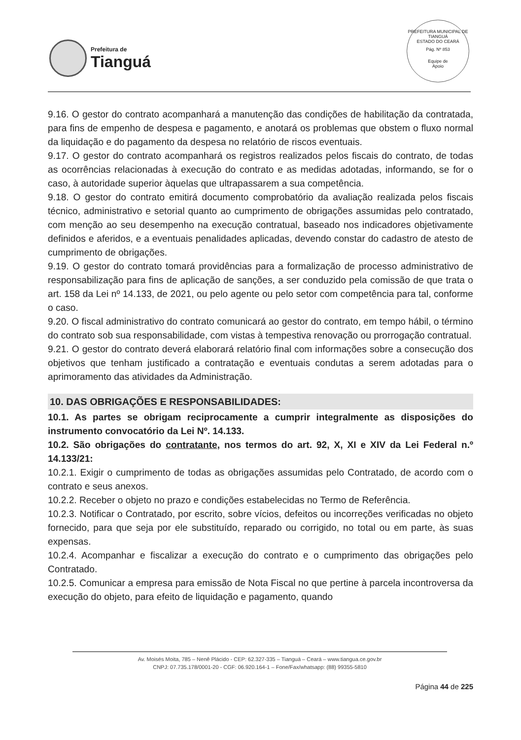Prefeitura de
Tianguá
PREFEITURA MUNICIPAL DE TIANGUÁ
ESTADO DO CEARÁ
Pág. Nº 853
Equipe de
Apoio
9.16. O gestor do contrato acompanhará a manutenção das condições de habilitação da contratada, para fins de empenho de despesa e pagamento, e anotará os problemas que obstem o fluxo normal da liquidação e do pagamento da despesa no relatório de riscos eventuais.
9.17. O gestor do contrato acompanhará os registros realizados pelos fiscais do contrato, de todas as ocorrências relacionadas à execução do contrato e as medidas adotadas, informando, se for o caso, à autoridade superior àquelas que ultrapassarem a sua competência.
9.18. O gestor do contrato emitirá documento comprobatório da avaliação realizada pelos fiscais técnico, administrativo e setorial quanto ao cumprimento de obrigações assumidas pelo contratado, com menção ao seu desempenho na execução contratual, baseado nos indicadores objetivamente definidos e aferidos, e a eventuais penalidades aplicadas, devendo constar do cadastro de atesto de cumprimento de obrigações.
9.19. O gestor do contrato tomará providências para a formalização de processo administrativo de responsabilização para fins de aplicação de sanções, a ser conduzido pela comissão de que trata o art. 158 da Lei nº 14.133, de 2021, ou pelo agente ou pelo setor com competência para tal, conforme o caso.
9.20. O fiscal administrativo do contrato comunicará ao gestor do contrato, em tempo hábil, o término do contrato sob sua responsabilidade, com vistas à tempestiva renovação ou prorrogação contratual.
9.21. O gestor do contrato deverá elaborará relatório final com informações sobre a consecução dos objetivos que tenham justificado a contratação e eventuais condutas a serem adotadas para o aprimoramento das atividades da Administração.
10. DAS OBRIGAÇÕES E RESPONSABILIDADES:
10.1. As partes se obrigam reciprocamente a cumprir integralmente as disposições do instrumento convocatório da Lei Nº. 14.133.
10.2. São obrigações do contratante, nos termos do art. 92, X, XI e XIV da Lei Federal n.º 14.133/21:
10.2.1. Exigir o cumprimento de todas as obrigações assumidas pelo Contratado, de acordo com o contrato e seus anexos.
10.2.2. Receber o objeto no prazo e condições estabelecidas no Termo de Referência.
10.2.3. Notificar o Contratado, por escrito, sobre vícios, defeitos ou incorreções verificadas no objeto fornecido, para que seja por ele substituído, reparado ou corrigido, no total ou em parte, às suas expensas.
10.2.4. Acompanhar e fiscalizar a execução do contrato e o cumprimento das obrigações pelo Contratado.
10.2.5. Comunicar a empresa para emissão de Nota Fiscal no que pertine à parcela incontroversa da execução do objeto, para efeito de liquidação e pagamento, quando
Av. Moisés Moita, 785 – Nenê Plácido - CEP: 62.327-335 – Tianguá – Ceará – www.tiangua.ce.gov.br
CNPJ: 07.735.178/0001-20 - CGF: 06.920.164-1 – Fone/Fax/whatsapp: (88) 99355-5810
Página 44 de 225